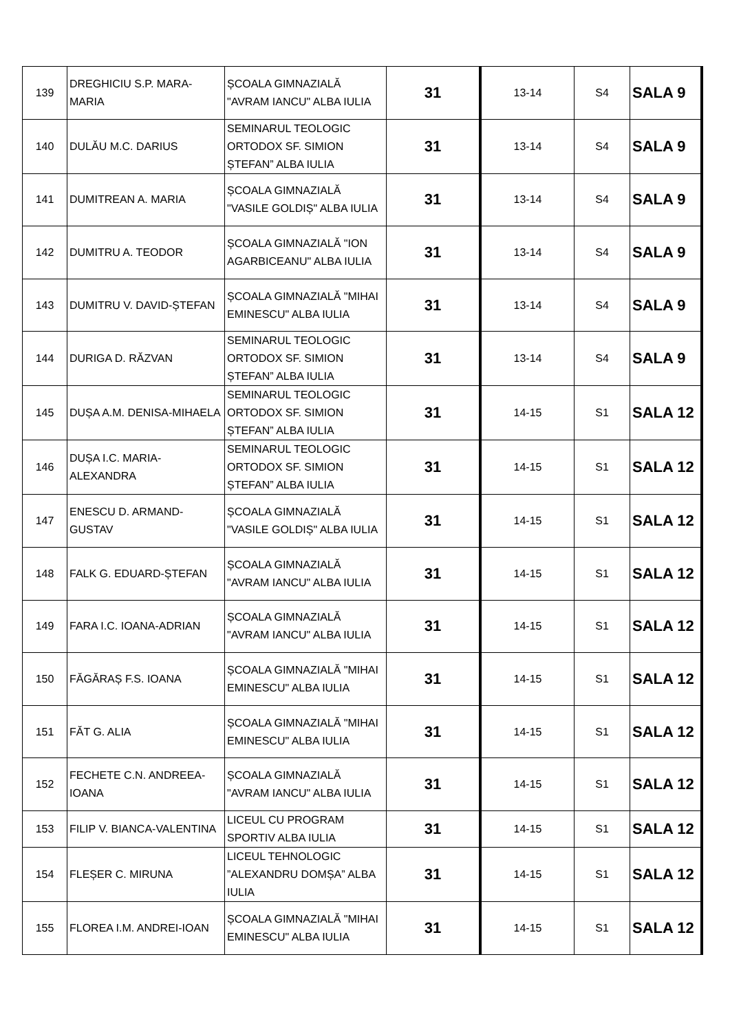| 139 | DREGHICIU S.P. MARA-MARIA | ȘCOALA GIMNAZIALĂ "AVRAM IANCU" ALBA IULIA | 31 | 13-14 | S4 | SALA 9 |
| 140 | DULĂU M.C. DARIUS | SEMINARUL TEOLOGIC ORTODOX SF. SIMION ȘTEFAN” ALBA IULIA | 31 | 13-14 | S4 | SALA 9 |
| 141 | DUMITREAN A. MARIA | ȘCOALA GIMNAZIALĂ "VASILE GOLDIȘ" ALBA IULIA | 31 | 13-14 | S4 | SALA 9 |
| 142 | DUMITRU A. TEODOR | ȘCOALA GIMNAZIALĂ "ION AGARBICEANU" ALBA IULIA | 31 | 13-14 | S4 | SALA 9 |
| 143 | DUMITRU V. DAVID-ȘTEFAN | ȘCOALA GIMNAZIALĂ "MIHAI EMINESCU" ALBA IULIA | 31 | 13-14 | S4 | SALA 9 |
| 144 | DURIGA D. RĂZVAN | SEMINARUL TEOLOGIC ORTODOX SF. SIMION ȘTEFAN” ALBA IULIA | 31 | 13-14 | S4 | SALA 9 |
| 145 | DUȘA A.M. DENISA-MIHAELA | SEMINARUL TEOLOGIC ORTODOX SF. SIMION ȘTEFAN” ALBA IULIA | 31 | 14-15 | S1 | SALA 12 |
| 146 | DUȘA I.C. MARIA-ALEXANDRA | SEMINARUL TEOLOGIC ORTODOX SF. SIMION ȘTEFAN” ALBA IULIA | 31 | 14-15 | S1 | SALA 12 |
| 147 | ENESCU D. ARMAND-GUSTAV | ȘCOALA GIMNAZIALĂ "VASILE GOLDIȘ" ALBA IULIA | 31 | 14-15 | S1 | SALA 12 |
| 148 | FALK G. EDUARD-ȘTEFAN | ȘCOALA GIMNAZIALĂ "AVRAM IANCU" ALBA IULIA | 31 | 14-15 | S1 | SALA 12 |
| 149 | FARA I.C. IOANA-ADRIAN | ȘCOALA GIMNAZIALĂ "AVRAM IANCU" ALBA IULIA | 31 | 14-15 | S1 | SALA 12 |
| 150 | FĂGĂRAȘ F.S. IOANA | ȘCOALA GIMNAZIALĂ "MIHAI EMINESCU" ALBA IULIA | 31 | 14-15 | S1 | SALA 12 |
| 151 | FĂT G. ALIA | ȘCOALA GIMNAZIALĂ "MIHAI EMINESCU" ALBA IULIA | 31 | 14-15 | S1 | SALA 12 |
| 152 | FECHETE C.N. ANDREEA-IOANA | ȘCOALA GIMNAZIALĂ "AVRAM IANCU" ALBA IULIA | 31 | 14-15 | S1 | SALA 12 |
| 153 | FILIP V. BIANCA-VALENTINA | LICEUL CU PROGRAM SPORTIV ALBA IULIA | 31 | 14-15 | S1 | SALA 12 |
| 154 | FLEȘER C. MIRUNA | LICEUL TEHNOLOGIC ”ALEXANDRU DOMȘA” ALBA IULIA | 31 | 14-15 | S1 | SALA 12 |
| 155 | FLOREA I.M. ANDREI-IOAN | ȘCOALA GIMNAZIALĂ "MIHAI EMINESCU" ALBA IULIA | 31 | 14-15 | S1 | SALA 12 |